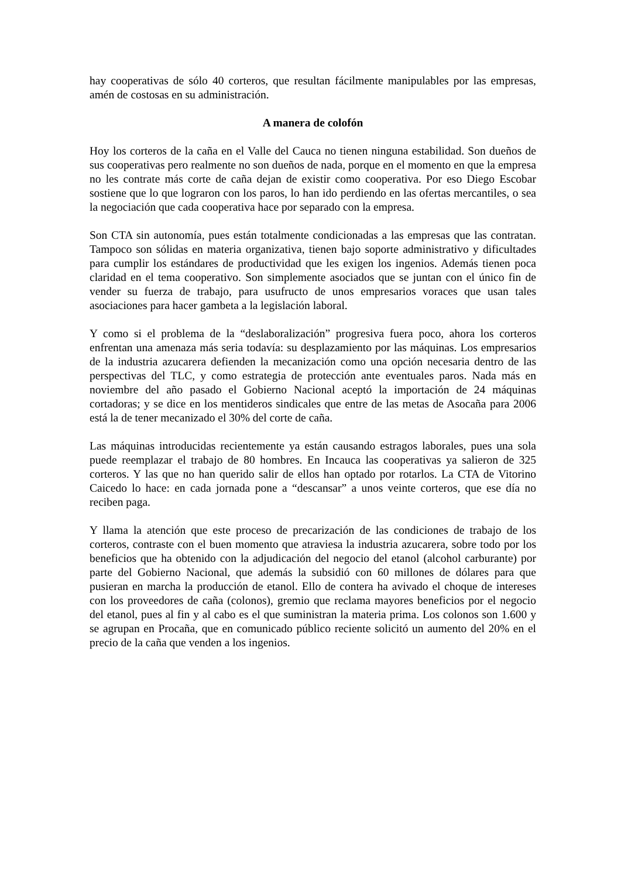hay cooperativas de sólo 40 corteros, que resultan fácilmente manipulables por las empresas, amén de costosas en su administración.
A manera de colofón
Hoy los corteros de la caña en el Valle del Cauca no tienen ninguna estabilidad. Son dueños de sus cooperativas pero realmente no son dueños de nada, porque en el momento en que la empresa no les contrate más corte de caña dejan de existir como cooperativa. Por eso Diego Escobar sostiene que lo que lograron con los paros, lo han ido perdiendo en las ofertas mercantiles, o sea la negociación que cada cooperativa hace por separado con la empresa.
Son CTA sin autonomía, pues están totalmente condicionadas a las empresas que las contratan. Tampoco son sólidas en materia organizativa, tienen bajo soporte administrativo y dificultades para cumplir los estándares de productividad que les exigen los ingenios. Además tienen poca claridad en el tema cooperativo. Son simplemente asociados que se juntan con el único fin de vender su fuerza de trabajo, para usufructo de unos empresarios voraces que usan tales asociaciones para hacer gambeta a la legislación laboral.
Y como si el problema de la “deslaboralización” progresiva fuera poco, ahora los corteros enfrentan una amenaza más seria todavía: su desplazamiento por las máquinas. Los empresarios de la industria azucarera defienden la mecanización como una opción necesaria dentro de las perspectivas del TLC, y como estrategia de protección ante eventuales paros. Nada más en noviembre del año pasado el Gobierno Nacional aceptó la importación de 24 máquinas cortadoras; y se dice en los mentideros sindicales que entre de las metas de Asocaña para 2006 está la de tener mecanizado el 30% del corte de caña.
Las máquinas introducidas recientemente ya están causando estragos laborales, pues una sola puede reemplazar el trabajo de 80 hombres. En Incauca las cooperativas ya salieron de 325 corteros. Y las que no han querido salir de ellos han optado por rotarlos. La CTA de Vitorino Caicedo lo hace: en cada jornada pone a “descansar” a unos veinte corteros, que ese día no reciben paga.
Y llama la atención que este proceso de precarización de las condiciones de trabajo de los corteros, contraste con el buen momento que atraviesa la industria azucarera, sobre todo por los beneficios que ha obtenido con la adjudicación del negocio del etanol (alcohol carburante) por parte del Gobierno Nacional, que además la subsidió con 60 millones de dólares para que pusieran en marcha la producción de etanol. Ello de contera ha avivado el choque de intereses con los proveedores de caña (colonos), gremio que reclama mayores beneficios por el negocio del etanol, pues al fin y al cabo es el que suministran la materia prima. Los colonos son 1.600 y se agrupan en Procaña, que en comunicado público reciente solicitó un aumento del 20% en el precio de la caña que venden a los ingenios.